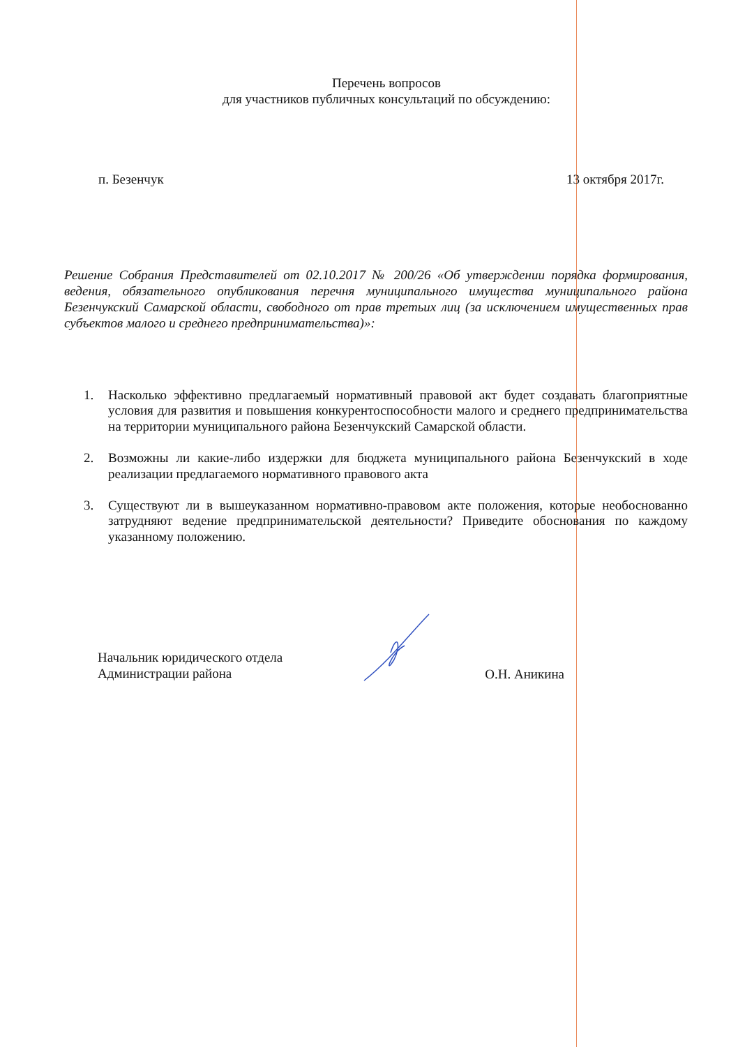Перечень вопросов
для участников публичных консультаций по обсуждению:
п. Безенчук 13 октября 2017г.
Решение Собрания Представителей от 02.10.2017 № 200/26 «Об утверждении порядка формирования, ведения, обязательного опубликования перечня муниципального имущества муниципального района Безенчукский Самарской области, свободного от прав третьих лиц (за исключением имущественных прав субъектов малого и среднего предпринимательства)»:
1. Насколько эффективно предлагаемый нормативный правовой акт будет создавать благоприятные условия для развития и повышения конкурентоспособности малого и среднего предпринимательства на территории муниципального района Безенчукский Самарской области.
2. Возможны ли какие-либо издержки для бюджета муниципального района Безенчукский в ходе реализации предлагаемого нормативного правового акта
3. Существуют ли в вышеуказанном нормативно-правовом акте положения, которые необоснованно затрудняют ведение предпринимательской деятельности? Приведите обоснования по каждому указанному положению.
Начальник юридического отдела
Администрации района
О.Н. Аникина